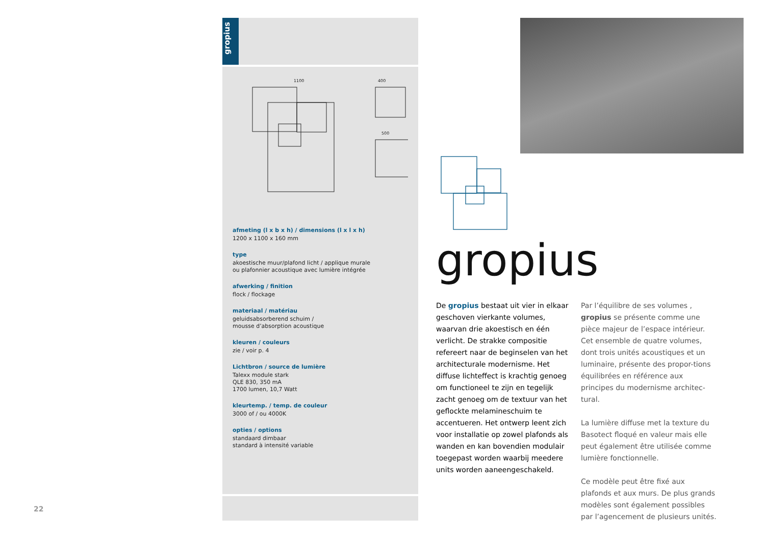gropius
1100
400
500
afmeting (l x b x h) / dimensions (l x l x h)
1200 x 1100 x 160 mm
type
akoestische muur/plafond licht / applique murale
ou plafonnier acoustique avec lumière intégrée
afwerking / finition
flock / flockage
materiaal / matériau
geluidsabsorberend schuim /
mousse d’absorption acoustique
kleuren / couleurs
zie / voir p. 4
Lichtbron / source de lumière
Talexx module stark
QLE 830, 350 mA
1700 lumen, 10,7 Watt
kleurtemp. / temp. de couleur
3000 of / ou 4000K
opties / options
standaard dimbaar
standard à intensité variable
gropius
De gropius bestaat uit vier in elkaar geschoven vierkante volumes, waarvan drie akoestisch en één verlicht. De strakke compositie refereert naar de beginselen van het architecturale modernisme. Het diffuse lichteffect is krachtig genoeg om functioneel te zijn en tegelijk zacht genoeg om de textuur van het geflockte melamineschuim te accentueren. Het ontwerp leent zich voor installatie op zowel plafonds als wanden en kan bovendien modulair toegepast worden waarbij meedere units worden aaneengeschakeld.
Par l’équilibre de ses volumes , gropius se présente comme une pièce majeur de l’espace intérieur. Cet ensemble de quatre volumes, dont trois unités acoustiques et un luminaire, présente des propor-tions équilibrées en référence aux principes du modernisme architec-tural.
La lumière diffuse met la texture du Basotect floqué en valeur mais elle peut également être utilisée comme lumière fonctionnelle.
Ce modèle peut être fixé aux plafonds et aux murs. De plus grands modèles sont également possibles par l’agencement de plusieurs unités.
22